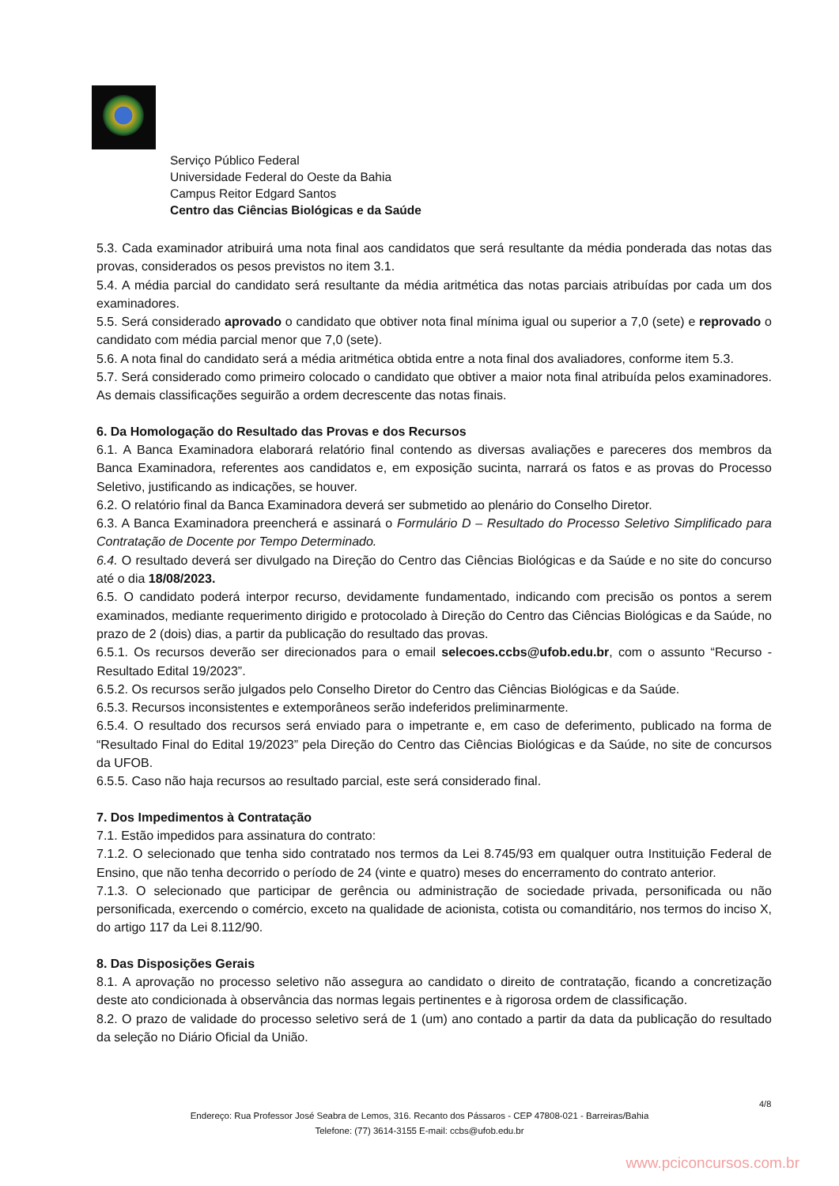Serviço Público Federal
Universidade Federal do Oeste da Bahia
Campus Reitor Edgard Santos
Centro das Ciências Biológicas e da Saúde
5.3. Cada examinador atribuirá uma nota final aos candidatos que será resultante da média ponderada das notas das provas, considerados os pesos previstos no item 3.1.
5.4. A média parcial do candidato será resultante da média aritmética das notas parciais atribuídas por cada um dos examinadores.
5.5. Será considerado aprovado o candidato que obtiver nota final mínima igual ou superior a 7,0 (sete) e reprovado o candidato com média parcial menor que 7,0 (sete).
5.6. A nota final do candidato será a média aritmética obtida entre a nota final dos avaliadores, conforme item 5.3.
5.7. Será considerado como primeiro colocado o candidato que obtiver a maior nota final atribuída pelos examinadores. As demais classificações seguirão a ordem decrescente das notas finais.
6. Da Homologação do Resultado das Provas e dos Recursos
6.1. A Banca Examinadora elaborará relatório final contendo as diversas avaliações e pareceres dos membros da Banca Examinadora, referentes aos candidatos e, em exposição sucinta, narrará os fatos e as provas do Processo Seletivo, justificando as indicações, se houver.
6.2. O relatório final da Banca Examinadora deverá ser submetido ao plenário do Conselho Diretor.
6.3. A Banca Examinadora preencherá e assinará o Formulário D – Resultado do Processo Seletivo Simplificado para Contratação de Docente por Tempo Determinado.
6.4. O resultado deverá ser divulgado na Direção do Centro das Ciências Biológicas e da Saúde e no site do concurso até o dia 18/08/2023.
6.5. O candidato poderá interpor recurso, devidamente fundamentado, indicando com precisão os pontos a serem examinados, mediante requerimento dirigido e protocolado à Direção do Centro das Ciências Biológicas e da Saúde, no prazo de 2 (dois) dias, a partir da publicação do resultado das provas.
6.5.1. Os recursos deverão ser direcionados para o email selecoes.ccbs@ufob.edu.br, com o assunto “Recurso - Resultado Edital 19/2023”.
6.5.2. Os recursos serão julgados pelo Conselho Diretor do Centro das Ciências Biológicas e da Saúde.
6.5.3. Recursos inconsistentes e extemporâneos serão indeferidos preliminarmente.
6.5.4. O resultado dos recursos será enviado para o impetrante e, em caso de deferimento, publicado na forma de “Resultado Final do Edital 19/2023” pela Direção do Centro das Ciências Biológicas e da Saúde, no site de concursos da UFOB.
6.5.5. Caso não haja recursos ao resultado parcial, este será considerado final.
7. Dos Impedimentos à Contratação
7.1. Estão impedidos para assinatura do contrato:
7.1.2. O selecionado que tenha sido contratado nos termos da Lei 8.745/93 em qualquer outra Instituição Federal de Ensino, que não tenha decorrido o período de 24 (vinte e quatro) meses do encerramento do contrato anterior.
7.1.3. O selecionado que participar de gerência ou administração de sociedade privada, personificada ou não personificada, exercendo o comércio, exceto na qualidade de acionista, cotista ou comanditário, nos termos do inciso X, do artigo 117 da Lei 8.112/90.
8. Das Disposições Gerais
8.1. A aprovação no processo seletivo não assegura ao candidato o direito de contratação, ficando a concretização deste ato condicionada à observância das normas legais pertinentes e à rigorosa ordem de classificação.
8.2. O prazo de validade do processo seletivo será de 1 (um) ano contado a partir da data da publicação do resultado da seleção no Diário Oficial da União.
4/8
Endereço: Rua Professor José Seabra de Lemos, 316. Recanto dos Pássaros - CEP 47808-021 - Barreiras/Bahia
Telefone: (77) 3614-3155 E-mail: ccbs@ufob.edu.br
www.pciconcursos.com.br